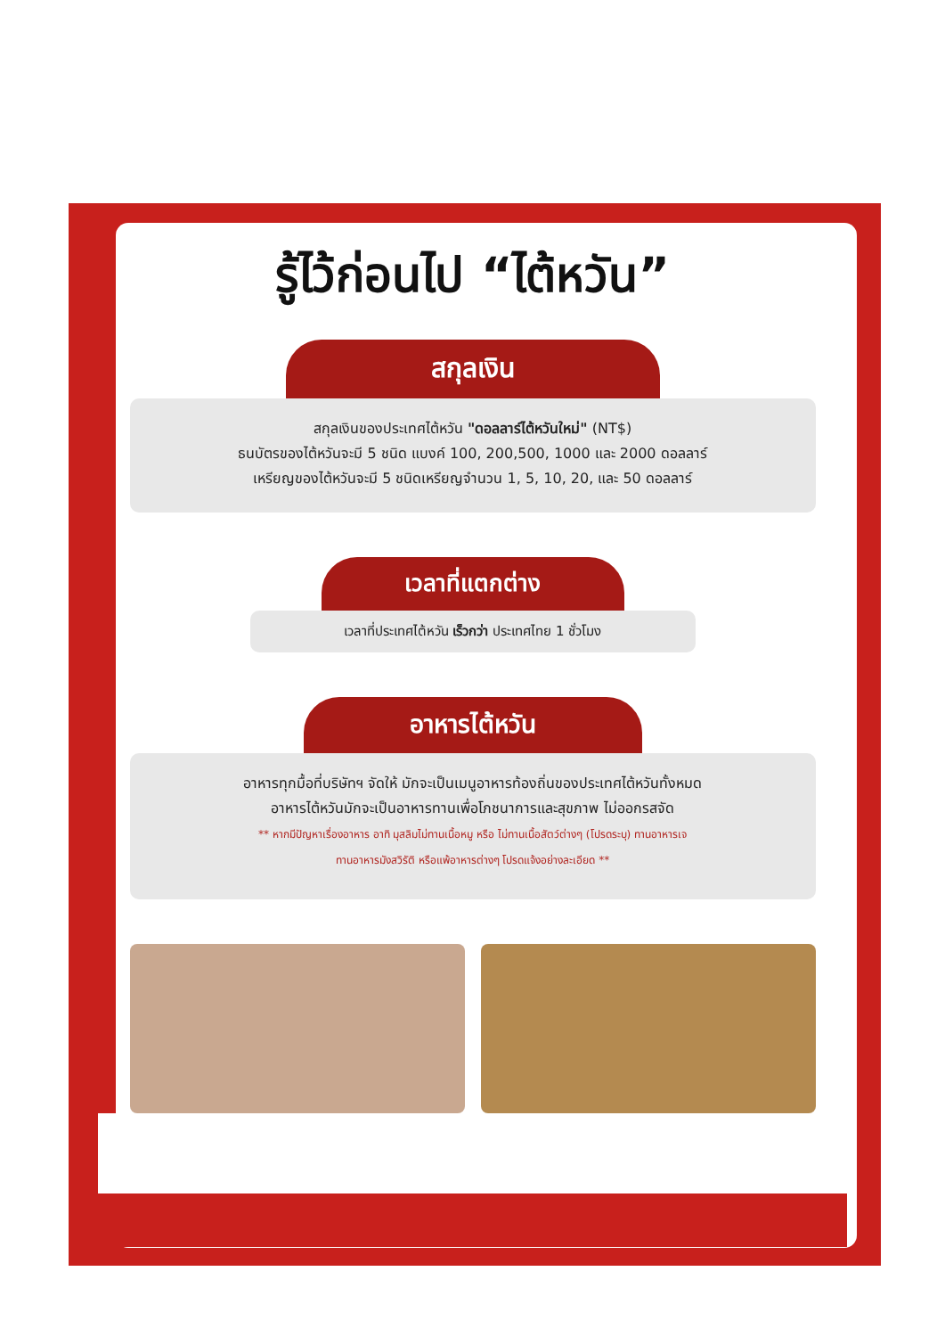รู้ไว้ก่อนไป “ไต้หวัน”
สกุลเงิน
สกุลเงินของประเทศไต้หวัน "ดอลลาร์ไต้หวันใหม่" (NT$)
ธนบัตรของไต้หวันจะมี 5 ชนิด แบงค์ 100, 200,500, 1000 และ 2000 ดอลลาร์
เหรียญของไต้หวันจะมี 5 ชนิดเหรียญจำนวน 1, 5, 10, 20, และ 50 ดอลลาร์
เวลาที่แตกต่าง
เวลาที่ประเทศไต้หวัน เร็วกว่า ประเทศไทย 1 ชั่วโมง
อาหารไต้หวัน
อาหารทุกมื้อที่บริษัทฯ จัดให้ มักจะเป็นเมนูอาหารท้องถิ่นของประเทศไต้หวันทั้งหมด
อาหารไต้หวันมักจะเป็นอาหารทานเพื่อโภชนาการและสุขภาพ ไม่ออกรสจัด
** หากมีปัญหาเรื่องอาหาร อาทิ มุสลิมไม่ทานเนื้อหมู หรือ ไม่ทานเนื้อสัตว์ต่างๆ (โปรดระบุ) ทานอาหารเจ
ทานอาหารมังสวิรัติ หรือแพ้อาหารต่างๆ โปรดแจ้งอย่างละเอียด **